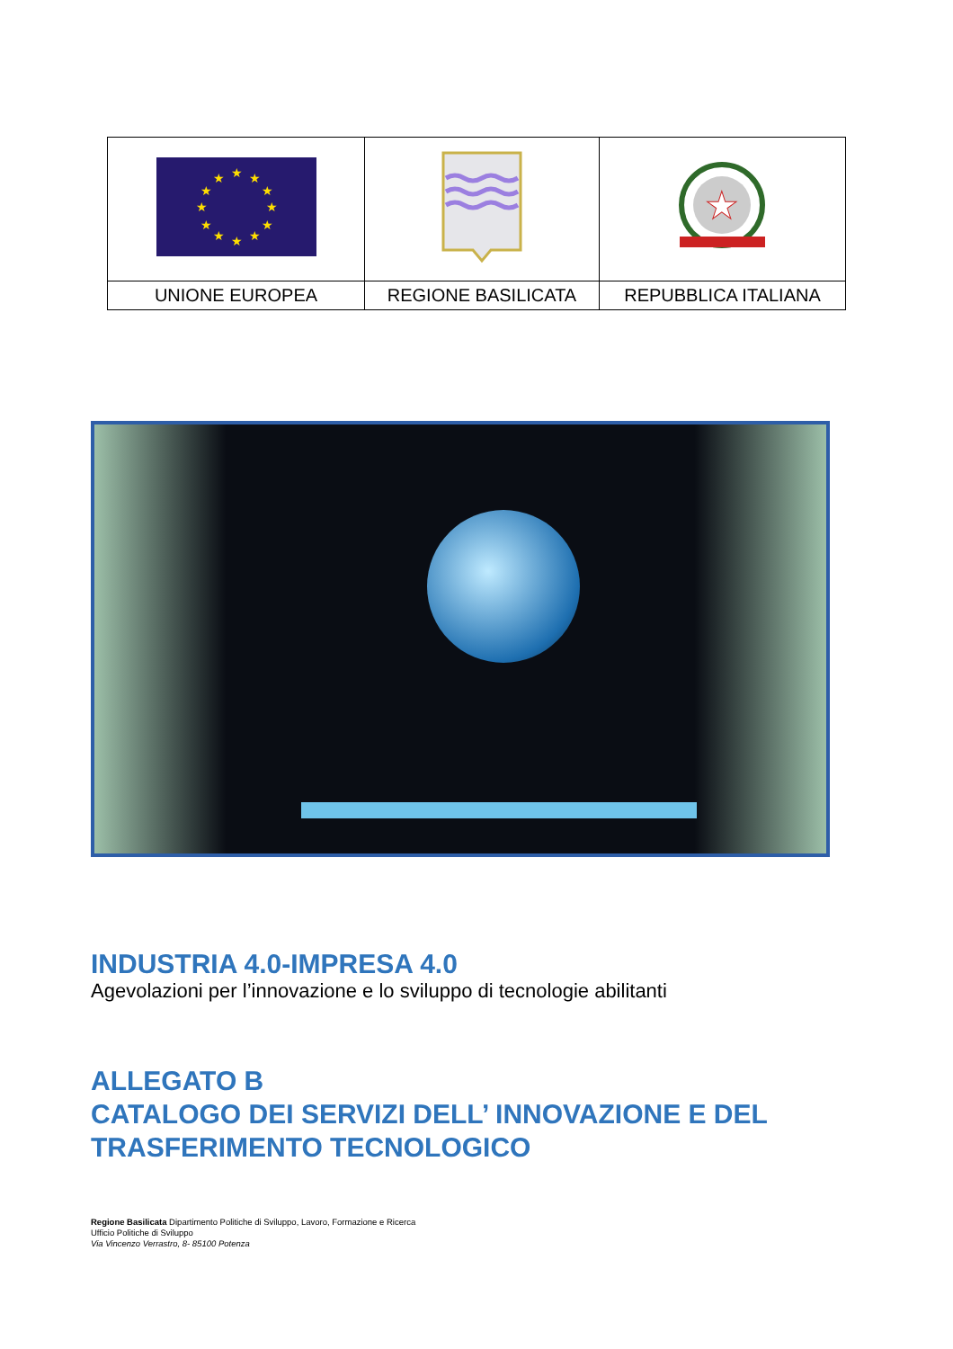| ★ ★ ★ ★ ★ ★ ★ ★ ★ ★ ★ ★ | | ★ |
| UNIONE EUROPEA | REGIONE BASILICATA | REPUBBLICA ITALIANA |
INDUSTRIA 4.0-IMPRESA 4.0
Agevolazioni per l’innovazione e lo sviluppo di tecnologie abilitanti
ALLEGATO B
CATALOGO DEI SERVIZI DELL’ INNOVAZIONE E DEL
TRASFERIMENTO TECNOLOGICO
Regione Basilicata Dipartimento Politiche di Sviluppo, Lavoro, Formazione e Ricerca
Ufficio Politiche di Sviluppo
Via Vincenzo Verrastro, 8- 85100 Potenza